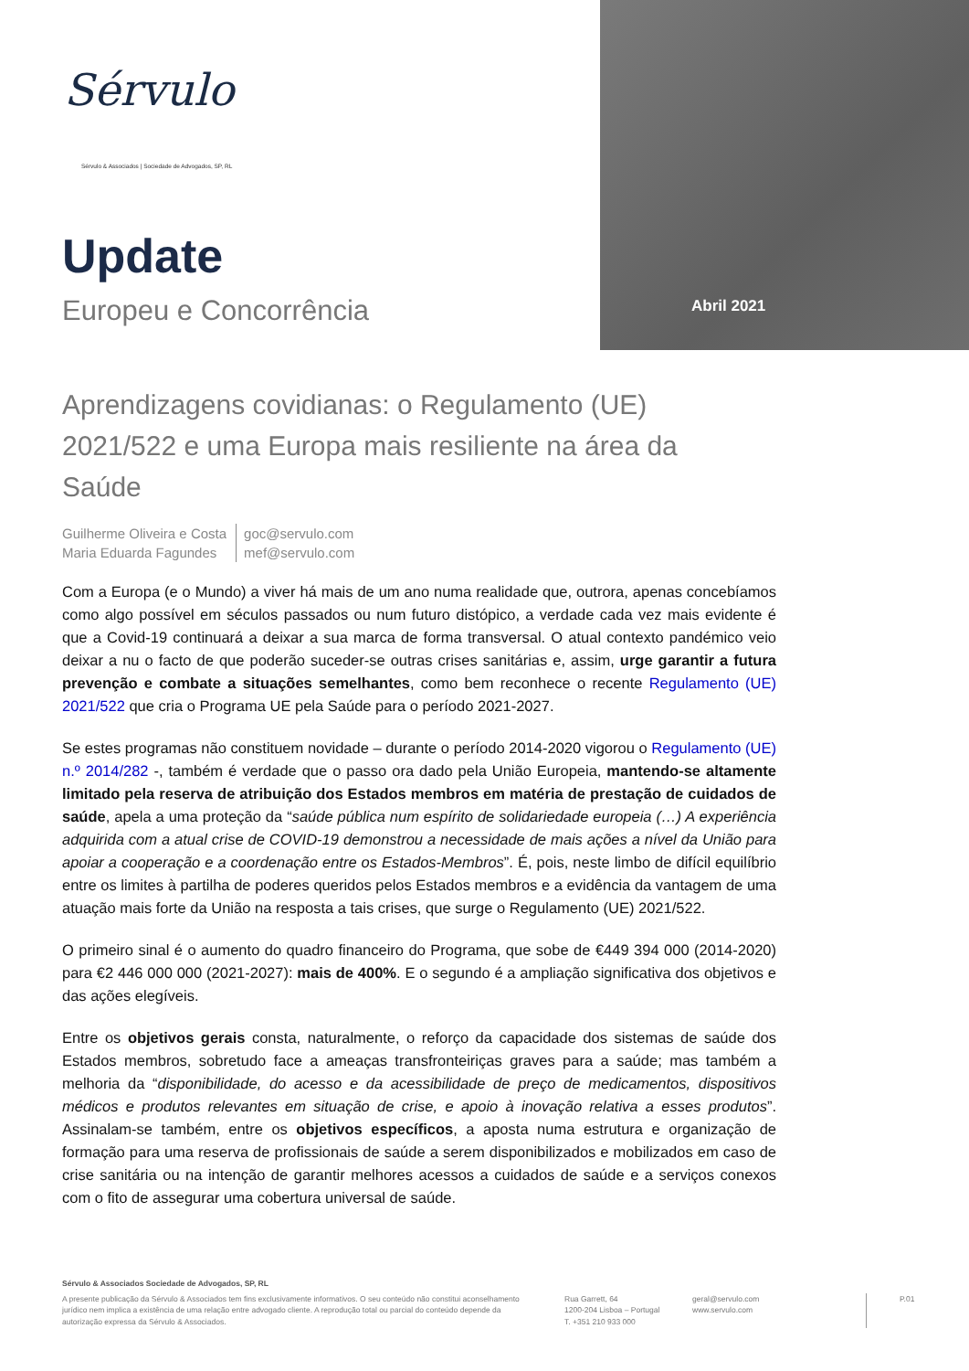Abril 2021
Sérvulo
Sérvulo & Associados | Sociedade de Advogados, SP, RL
Update
Europeu e Concorrência
Aprendizagens covidianas: o Regulamento (UE) 2021/522 e uma Europa mais resiliente na área da Saúde
Guilherme Oliveira e Costa
Maria Eduarda Fagundes
goc@servulo.com
mef@servulo.com
Com a Europa (e o Mundo) a viver há mais de um ano numa realidade que, outrora, apenas concebíamos como algo possível em séculos passados ou num futuro distópico, a verdade cada vez mais evidente é que a Covid-19 continuará a deixar a sua marca de forma transversal. O atual contexto pandémico veio deixar a nu o facto de que poderão suceder-se outras crises sanitárias e, assim, urge garantir a futura prevenção e combate a situações semelhantes, como bem reconhece o recente Regulamento (UE) 2021/522 que cria o Programa UE pela Saúde para o período 2021-2027.
Se estes programas não constituem novidade – durante o período 2014-2020 vigorou o Regulamento (UE) n.º 2014/282 -, também é verdade que o passo ora dado pela União Europeia, mantendo-se altamente limitado pela reserva de atribuição dos Estados membros em matéria de prestação de cuidados de saúde, apela a uma proteção da “saúde pública num espírito de solidariedade europeia (…) A experiência adquirida com a atual crise de COVID-19 demonstrou a necessidade de mais ações a nível da União para apoiar a cooperação e a coordenação entre os Estados-Membros”. É, pois, neste limbo de difícil equilíbrio entre os limites à partilha de poderes queridos pelos Estados membros e a evidência da vantagem de uma atuação mais forte da União na resposta a tais crises, que surge o Regulamento (UE) 2021/522.
O primeiro sinal é o aumento do quadro financeiro do Programa, que sobe de €449 394 000 (2014-2020) para €2 446 000 000 (2021-2027): mais de 400%. E o segundo é a ampliação significativa dos objetivos e das ações elegíveis.
Entre os objetivos gerais consta, naturalmente, o reforço da capacidade dos sistemas de saúde dos Estados membros, sobretudo face a ameaças transfronteiriças graves para a saúde; mas também a melhoria da “disponibilidade, do acesso e da acessibilidade de preço de medicamentos, dispositivos médicos e produtos relevantes em situação de crise, e apoio à inovação relativa a esses produtos”. Assinalam-se também, entre os objetivos específicos, a aposta numa estrutura e organização de formação para uma reserva de profissionais de saúde a serem disponibilizados e mobilizados em caso de crise sanitária ou na intenção de garantir melhores acessos a cuidados de saúde e a serviços conexos com o fito de assegurar uma cobertura universal de saúde.
Sérvulo & Associados Sociedade de Advogados, SP, RL
A presente publicação da Sérvulo & Associados tem fins exclusivamente informativos. O seu conteúdo não constitui aconselhamento jurídico nem implica a existência de uma relação entre advogado cliente. A reprodução total ou parcial do conteúdo depende da autorização expressa da Sérvulo & Associados.
Rua Garrett, 64
1200-204 Lisboa – Portugal
T. +351 210 933 000
geral@servulo.com
www.servulo.com
P.01